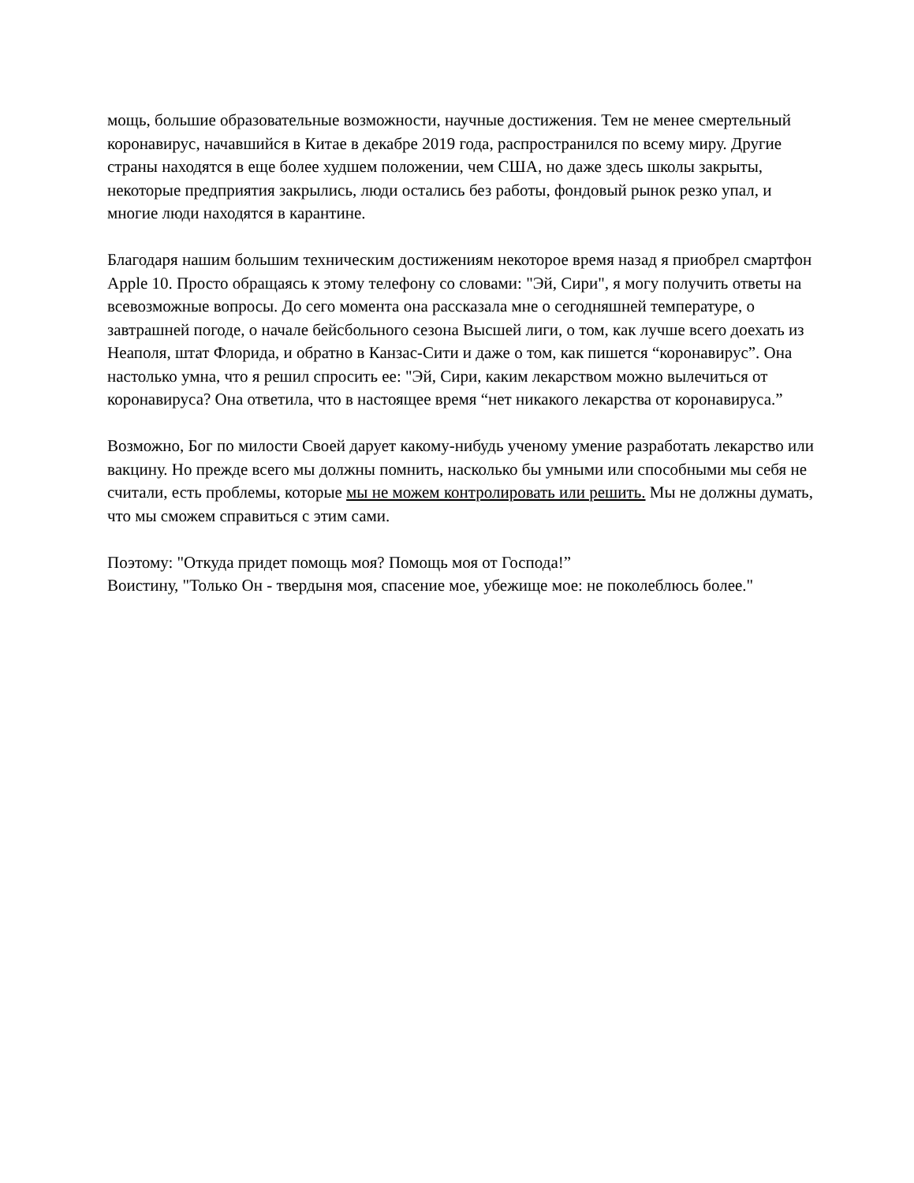мощь, большие образовательные возможности, научные достижения. Тем не менее смертельный коронавирус, начавшийся в Китае в декабре 2019 года, распространился по всему миру. Другие страны находятся в еще более худшем положении, чем США, но даже здесь школы закрыты, некоторые предприятия закрылись, люди остались без работы, фондовый рынок резко упал, и многие люди находятся в карантине.
Благодаря нашим большим техническим достижениям некоторое время назад я приобрел смартфон Apple 10. Просто обращаясь к этому телефону со словами: "Эй, Сири", я могу получить ответы на всевозможные вопросы. До сего момента она рассказала мне о сегодняшней температуре, о завтрашней погоде, о начале бейсбольного сезона Высшей лиги, о том, как лучше всего доехать из Неаполя, штат Флорида, и обратно в Канзас-Сити и даже о том, как пишется “коронавирус”. Она настолько умна, что я решил спросить ее: "Эй, Сири, каким лекарством можно вылечиться от коронавируса? Она ответила, что в настоящее время “нет никакого лекарства от коронавируса.”
Возможно, Бог по милости Своей дарует какому-нибудь ученому умение разработать лекарство или вакцину. Но прежде всего мы должны помнить, насколько бы умными или способными мы себя не считали, есть проблемы, которые мы не можем контролировать или решить. Мы не должны думать, что мы сможем справиться с этим сами.
Поэтому: "Откуда придет помощь моя? Помощь моя от Господа!”
Воистину, "Только Он - твердыня моя, спасение мое, убежище мое: не поколеблюсь более."